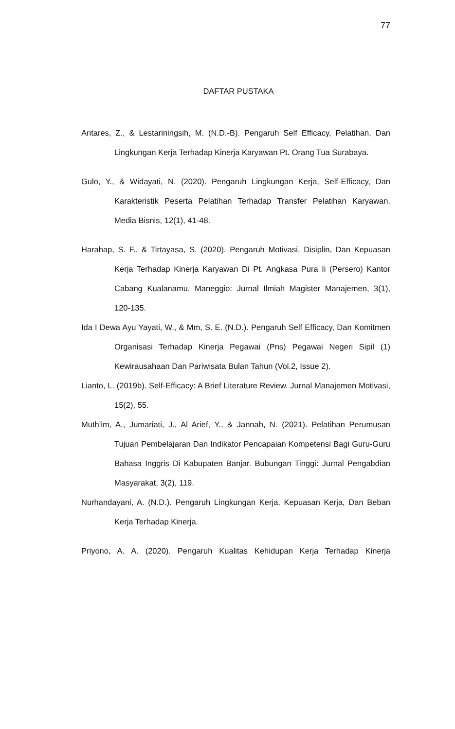77
DAFTAR PUSTAKA
Antares, Z., & Lestariningsih, M. (N.D.-B). Pengaruh Self Efficacy, Pelatihan, Dan Lingkungan Kerja Terhadap Kinerja Karyawan Pt. Orang Tua Surabaya.
Gulo, Y., & Widayati, N. (2020). Pengaruh Lingkungan Kerja, Self-Efficacy, Dan Karakteristik Peserta Pelatihan Terhadap Transfer Pelatihan Karyawan. Media Bisnis, 12(1), 41-48.
Harahap, S. F., & Tirtayasa, S. (2020). Pengaruh Motivasi, Disiplin, Dan Kepuasan Kerja Terhadap Kinerja Karyawan Di Pt. Angkasa Pura Ii (Persero) Kantor Cabang Kualanamu. Maneggio: Jurnal Ilmiah Magister Manajemen, 3(1), 120-135.
Ida I Dewa Ayu Yayati, W., & Mm, S. E. (N.D.). Pengaruh Self Efficacy, Dan Komitmen Organisasi Terhadap Kinerja Pegawai (Pns) Pegawai Negeri Sipil (1) Kewirausahaan Dan Pariwisata Bulan Tahun (Vol.2, Issue 2).
Lianto, L. (2019b). Self-Efficacy: A Brief Literature Review. Jurnal Manajemen Motivasi, 15(2), 55.
Muth’im, A., Jumariati, J., Al Arief, Y., & Jannah, N. (2021). Pelatihan Perumusan Tujuan Pembelajaran Dan Indikator Pencapaian Kompetensi Bagi Guru-Guru Bahasa Inggris Di Kabupaten Banjar. Bubungan Tinggi: Jurnal Pengabdian Masyarakat, 3(2), 119.
Nurhandayani, A. (N.D.). Pengaruh Lingkungan Kerja, Kepuasan Kerja, Dan Beban Kerja Terhadap Kinerja.
Priyono, A. A. (2020). Pengaruh Kualitas Kehidupan Kerja Terhadap Kinerja